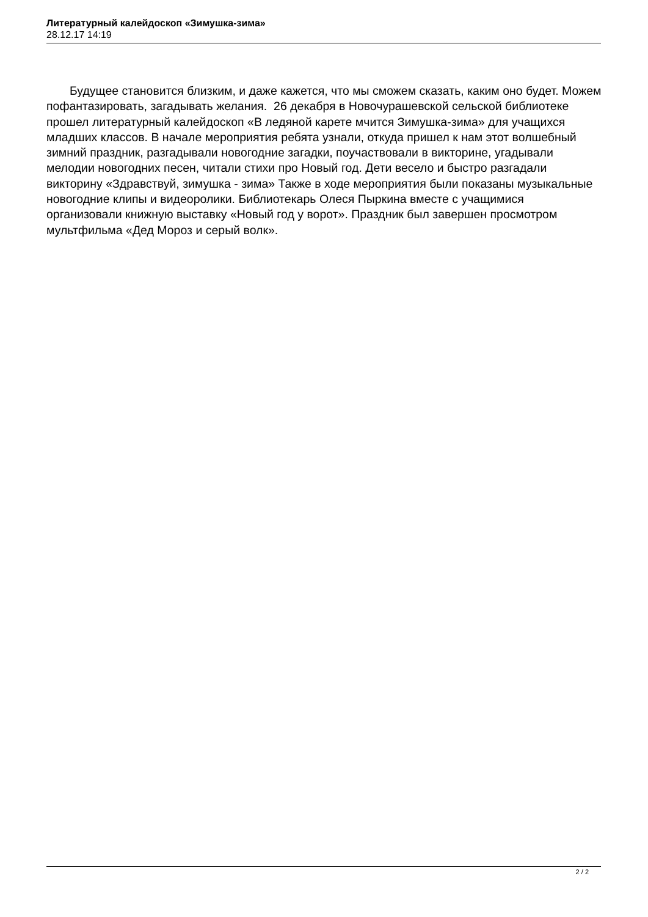Литературный калейдоскоп «Зимушка-зима»
28.12.17 14:19
Будущее становится близким, и даже кажется, что мы сможем сказать, каким оно будет. Можем пофантазировать, загадывать желания. 26 декабря в Новочурашевской сельской библиотеке прошел литературный калейдоскоп «В ледяной карете мчится Зимушка-зима» для учащихся младших классов. В начале мероприятия ребята узнали, откуда пришел к нам этот волшебный зимний праздник, разгадывали новогодние загадки, поучаствовали в викторине, угадывали мелодии новогодних песен, читали стихи про Новый год. Дети весело и быстро разгадали викторину «Здравствуй, зимушка - зима» Также в ходе мероприятия были показаны музыкальные новогодние клипы и видеоролики. Библиотекарь Олеся Пыркина вместе с учащимися организовали книжную выставку «Новый год у ворот». Праздник был завершен просмотром мультфильма «Дед Мороз и серый волк».
2 / 2